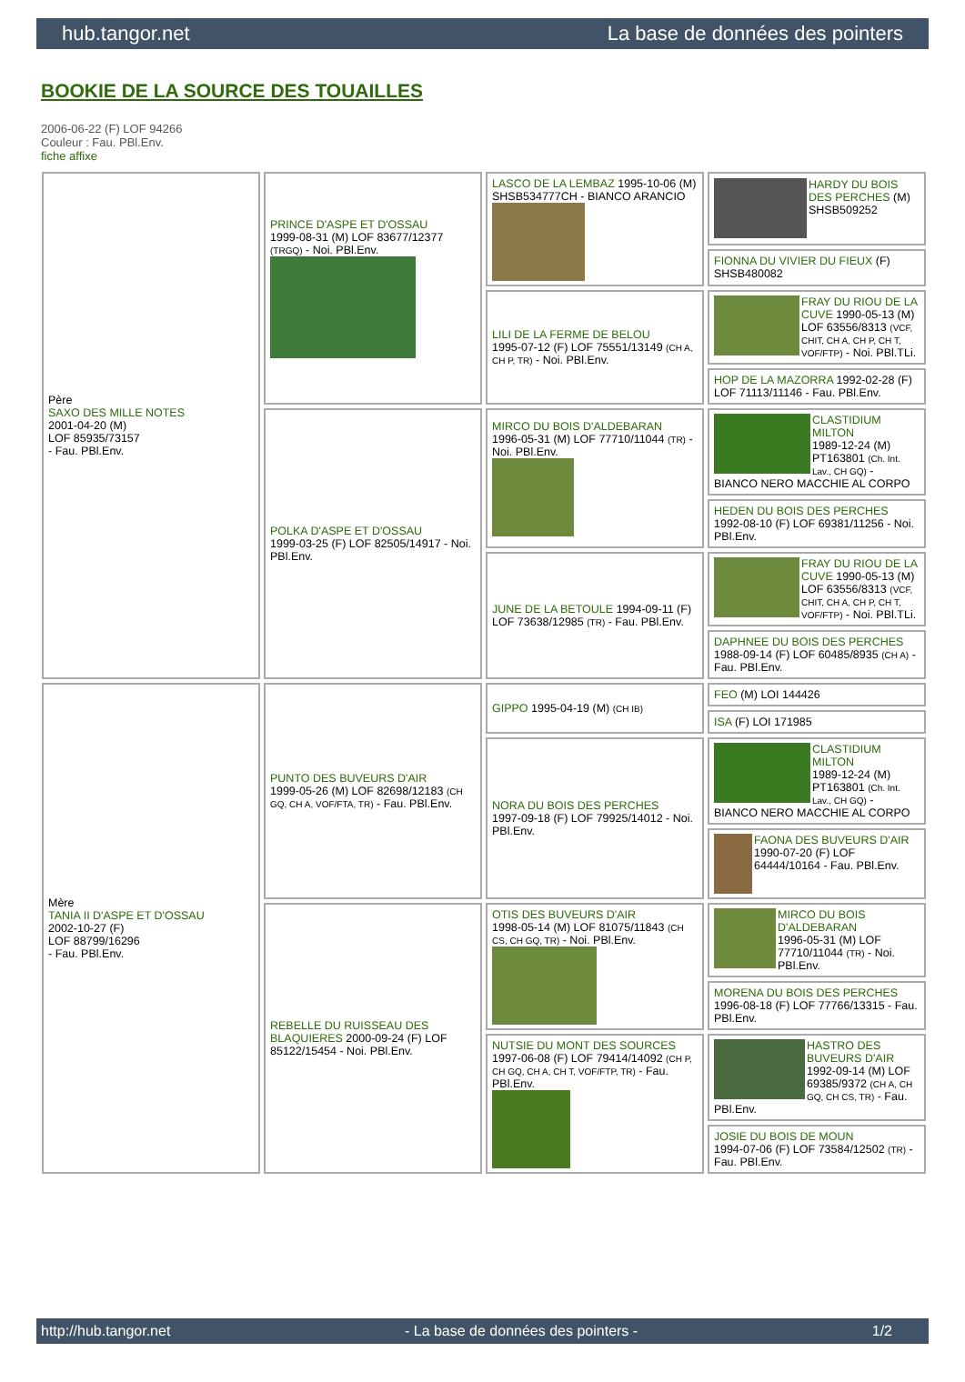hub.tangor.net La base de données des pointers
BOOKIE DE LA SOURCE DES TOUAILLES
2006-06-22 (F) LOF 94266
Couleur : Fau. PBl.Env.
fiche affixe
| Père SAXO DES MILLE NOTES 2001-04-20 (M) LOF 85935/73157 - Fau. PBl.Env. | PRINCE D'ASPE ET D'OSSAU 1999-08-31 (M) LOF 83677/12377 (TRGQ) - Noi. PBl.Env. | LASCO DE LA LEMBAZ 1995-10-06 (M) SHSB534777CH - BIANCO ARANCIO | HARDY DU BOIS DES PERCHES (M) SHSB509252 |
| | | | FIONNA DU VIVIER DU FIEUX (F) SHSB480082 |
| | | LILI DE LA FERME DE BELOU 1995-07-12 (F) LOF 75551/13149 (CH A, CH P, TR) - Noi. PBl.Env. | FRAY DU RIOU DE LA CUVE 1990-05-13 (M) LOF 63556/8313 (VCF, CHIT, CH A, CH P, CH T, VOF/FTP) - Noi. PBl.TLi. |
| | | | HOP DE LA MAZORRA 1992-02-28 (F) LOF 71113/11146 - Fau. PBl.Env. |
| | POLKA D'ASPE ET D'OSSAU 1999-03-25 (F) LOF 82505/14917 - Noi. PBl.Env. | MIRCO DU BOIS D'ALDEBARAN 1996-05-31 (M) LOF 77710/11044 (TR) - Noi. PBl.Env. | CLASTIDIUM MILTON 1989-12-24 (M) PT163801 (Ch. Int. Lav., CH GQ) - BIANCO NERO MACCHIE AL CORPO |
| | | | HEDEN DU BOIS DES PERCHES 1992-08-10 (F) LOF 69381/11256 - Noi. PBl.Env. |
| | | JUNE DE LA BETOULE 1994-09-11 (F) LOF 73638/12985 (TR) - Fau. PBl.Env. | FRAY DU RIOU DE LA CUVE 1990-05-13 (M) LOF 63556/8313 (VCF, CHIT, CH A, CH P, CH T, VOF/FTP) - Noi. PBl.TLi. |
| | | | DAPHNEE DU BOIS DES PERCHES 1988-09-14 (F) LOF 60485/8935 (CH A) - Fau. PBl.Env. |
| Mère TANIA II D'ASPE ET D'OSSAU 2002-10-27 (F) LOF 88799/16296 - Fau. PBl.Env. | PUNTO DES BUVEURS D'AIR 1999-05-26 (M) LOF 82698/12183 (CH GQ, CH A, VOF/FTA, TR) - Fau. PBl.Env. | GIPPO 1995-04-19 (M) (CH IB) | FEO (M) LOI 144426 |
| | | | ISA (F) LOI 171985 |
| | | NORA DU BOIS DES PERCHES 1997-09-18 (F) LOF 79925/14012 - Noi. PBl.Env. | CLASTIDIUM MILTON 1989-12-24 (M) PT163801 (Ch. Int. Lav., CH GQ) - BIANCO NERO MACCHIE AL CORPO |
| | | | FAONA DES BUVEURS D'AIR 1990-07-20 (F) LOF 64444/10164 - Fau. PBl.Env. |
| | REBELLE DU RUISSEAU DES BLAQUIERES 2000-09-24 (F) LOF 85122/15454 - Noi. PBl.Env. | OTIS DES BUVEURS D'AIR 1998-05-14 (M) LOF 81075/11843 (CH CS, CH GQ, TR) - Noi. PBl.Env. | MIRCO DU BOIS D'ALDEBARAN 1996-05-31 (M) LOF 77710/11044 (TR) - Noi. PBl.Env. |
| | | | MORENA DU BOIS DES PERCHES 1996-08-18 (F) LOF 77766/13315 - Fau. PBl.Env. |
| | | NUTSIE DU MONT DES SOURCES 1997-06-08 (F) LOF 79414/14092 (CH P, CH GQ, CH A, CH T, VOF/FTP, TR) - Fau. PBl.Env. | HASTRO DES BUVEURS D'AIR 1992-09-14 (M) LOF 69385/9372 (CH A, CH GQ, CH CS, TR) - Fau. PBl.Env. |
| | | | JOSIE DU BOIS DE MOUN 1994-07-06 (F) LOF 73584/12502 (TR) - Fau. PBl.Env. |
http://hub.tangor.net - La base de données des pointers - 1/2